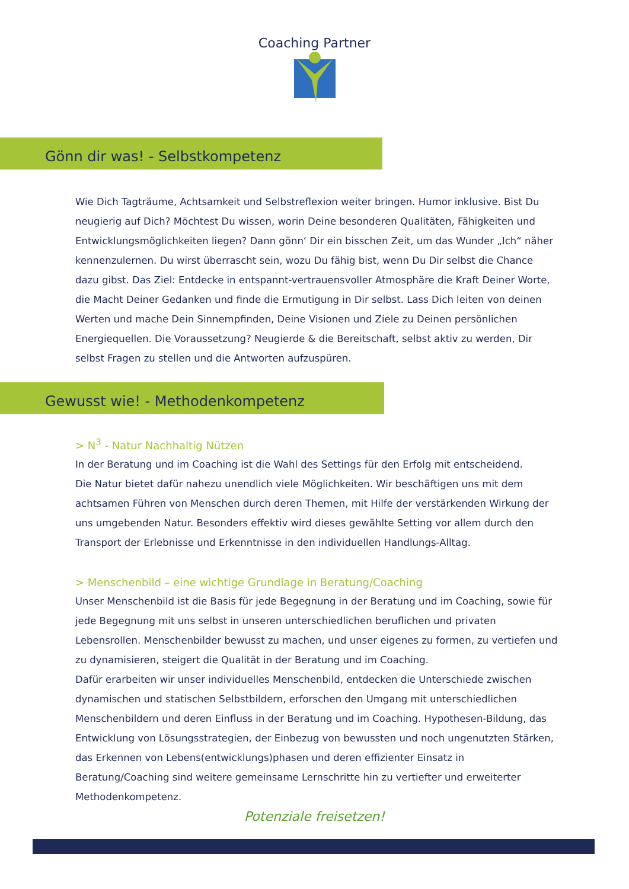Coaching Partner
Gönn dir was! - Selbstkompetenz
Wie Dich Tagträume, Achtsamkeit und Selbstreflexion weiter bringen. Humor inklusive. Bist Du neugierig auf Dich? Möchtest Du wissen, worin Deine besonderen Qualitäten, Fähigkeiten und Entwicklungsmöglichkeiten liegen? Dann gönn‘ Dir ein bisschen Zeit, um das Wunder „Ich“ näher kennenzulernen. Du wirst überrascht sein, wozu Du fähig bist, wenn Du Dir selbst die Chance dazu gibst. Das Ziel: Entdecke in entspannt-vertrauensvoller Atmosphäre die Kraft Deiner Worte, die Macht Deiner Gedanken und finde die Ermutigung in Dir selbst. Lass Dich leiten von deinen Werten und mache Dein Sinnempfinden, Deine Visionen und Ziele zu Deinen persönlichen Energiequellen. Die Voraussetzung? Neugierde & die Bereitschaft, selbst aktiv zu werden, Dir selbst Fragen zu stellen und die Antworten aufzuspüren.
Gewusst wie! - Methodenkompetenz
> N<sup>3</sup> - Natur Nachhaltig Nützen
In der Beratung und im Coaching ist die Wahl des Settings für den Erfolg mit entscheidend.
Die Natur bietet dafür nahezu unendlich viele Möglichkeiten. Wir beschäftigen uns mit dem achtsamen Führen von Menschen durch deren Themen, mit Hilfe der verstärkenden Wirkung der uns umgebenden Natur. Besonders effektiv wird dieses gewählte Setting vor allem durch den Transport der Erlebnisse und Erkenntnisse in den individuellen Handlungs-Alltag.
> Menschenbild – eine wichtige Grundlage in Beratung/Coaching
Unser Menschenbild ist die Basis für jede Begegnung in der Beratung und im Coaching, sowie für jede Begegnung mit uns selbst in unseren unterschiedlichen beruflichen und privaten Lebensrollen. Menschenbilder bewusst zu machen, und unser eigenes zu formen, zu vertiefen und zu dynamisieren, steigert die Qualität in der Beratung und im Coaching.
Dafür erarbeiten wir unser individuelles Menschenbild, entdecken die Unterschiede zwischen dynamischen und statischen Selbstbildern, erforschen den Umgang mit unterschiedlichen Menschenbildern und deren Einfluss in der Beratung und im Coaching. Hypothesen-Bildung, das Entwicklung von Lösungsstrategien, der Einbezug von bewussten und noch ungenutzten Stärken, das Erkennen von Lebens(entwicklungs)phasen und deren effizienter Einsatz in Beratung/Coaching sind weitere gemeinsame Lernschritte hin zu vertiefter und erweiterter Methodenkompetenz.
Potenziale freisetzen!